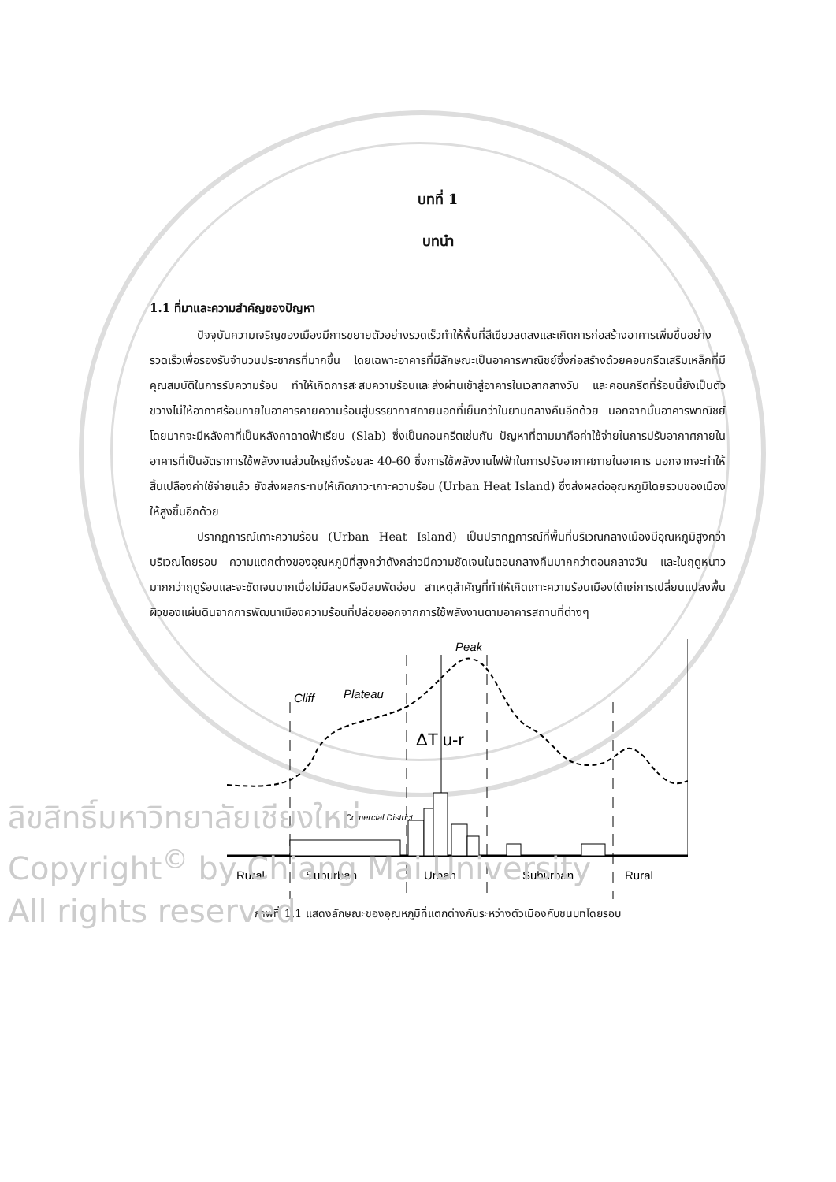บทที่ 1
บทนำ
1.1 ที่มาและความสำคัญของปัญหา
ปัจจุบันความเจริญของเมืองมีการขยายตัวอย่างรวดเร็วทำให้พื้นที่สีเขียวลดลงและเกิดการก่อสร้างอาคารเพิ่มขึ้นอย่างรวดเร็วเพื่อรองรับจำนวนประชากรที่มากขึ้น โดยเฉพาะอาคารที่มีลักษณะเป็นอาคารพาณิชย์ซึ่งก่อสร้างด้วยคอนกรีตเสริมเหล็กที่มีคุณสมบัติในการรับความร้อน ทำให้เกิดการสะสมความร้อนและส่งผ่านเข้าสู่อาคารในเวลากลางวัน และคอนกรีตที่ร้อนนี้ยังเป็นตัวขวางไม่ให้อากาศร้อนภายในอาคารคายความร้อนสู่บรรยากาศภายนอกที่เย็นกว่าในยามกลางคืนอีกด้วย นอกจากนั้นอาคารพาณิชย์โดยมากจะมีหลังคาที่เป็นหลังคาดาดฟ้าเรียบ (Slab) ซึ่งเป็นคอนกรีตเช่นกัน ปัญหาที่ตามมาคือค่าใช้จ่ายในการปรับอากาศภายในอาคารที่เป็นอัตราการใช้พลังงานส่วนใหญ่ถึงร้อยละ 40-60 ซึ่งการใช้พลังงานไฟฟ้าในการปรับอากาศภายในอาคาร นอกจากจะทำให้สิ้นเปลืองค่าใช้จ่ายแล้ว ยังส่งผลกระทบให้เกิดภาวะเกาะความร้อน (Urban Heat Island) ซึ่งส่งผลต่ออุณหภูมิโดยรวมของเมืองให้สูงขึ้นอีกด้วย
ปรากฏการณ์เกาะความร้อน (Urban Heat Island) เป็นปรากฏการณ์ที่พื้นที่บริเวณกลางเมืองมีอุณหภูมิสูงกว่าบริเวณโดยรอบ ความแตกต่างของอุณหภูมิที่สูงกว่าดังกล่าวมีความชัดเจนในตอนกลางคืนมากกว่าตอนกลางวัน และในฤดูหนาวมากกว่าฤดูร้อนและจะชัดเจนมากเมื่อไม่มีลมหรือมีลมพัดอ่อน สาเหตุสำคัญที่ทำให้เกิดเกาะความร้อนเมืองได้แก่การเปลี่ยนแปลงพื้นผิวของแผ่นดินจากการพัฒนาเมืองความร้อนที่ปล่อยออกจากการใช้พลังงานตามอาคารสถานที่ต่างๆ
Peak
Plateau
Cliff
ΔT u-r
Comercial District
Rural
Suburban
Urban
Suburban
Rural
ภาพที่ 1.1 แสดงลักษณะของอุณหภูมิที่แตกต่างกันระหว่างตัวเมืองกับชนบทโดยรอบ
ลิขสิทธิ์มหาวิทยาลัยเชียงใหม่
Copyright<sup>©</sup> by Chiang Mai University
All rights reserved